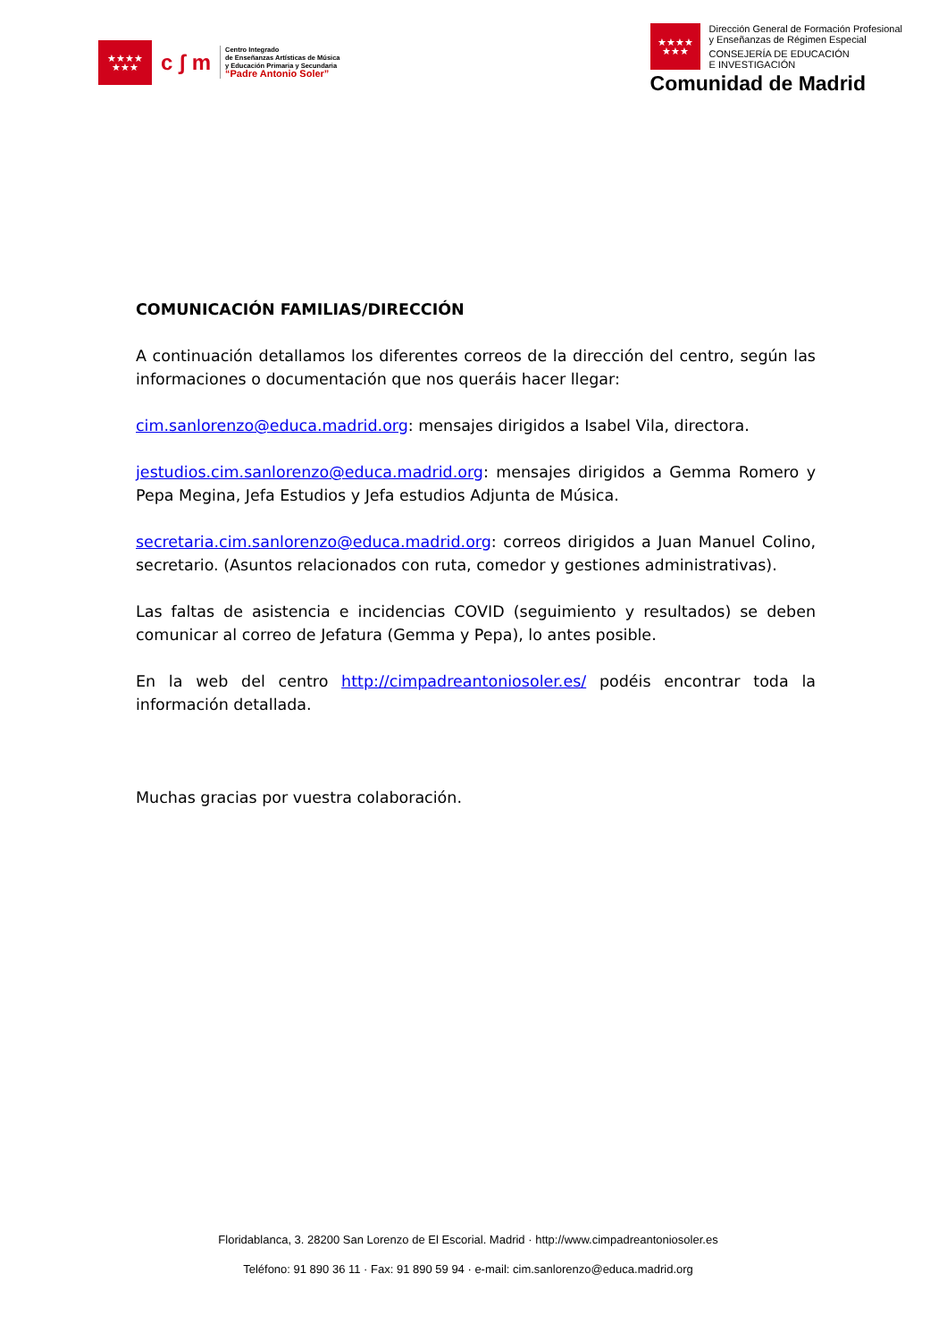★★★★
★★★
c ʃ m
Centro Integrado
de Enseñanzas Artísticas de Música
y Educación Primaria y Secundaria
“Padre Antonio Soler”
★★★★
★★★
Dirección General de Formación Profesional
y Enseñanzas de Régimen Especial
CONSEJERÍA DE EDUCACIÓN
E INVESTIGACIÓN
Comunidad de Madrid
COMUNICACIÓN FAMILIAS/DIRECCIÓN
A continuación detallamos los diferentes correos de la dirección del centro, según las informaciones o documentación que nos queráis hacer llegar:
cim.sanlorenzo@educa.madrid.org: mensajes dirigidos a Isabel Vila, directora.
jestudios.cim.sanlorenzo@educa.madrid.org: mensajes dirigidos a Gemma Romero y Pepa Megina, Jefa Estudios y Jefa estudios Adjunta de Música.
secretaria.cim.sanlorenzo@educa.madrid.org: correos dirigidos a Juan Manuel Colino, secretario. (Asuntos relacionados con ruta, comedor y gestiones administrativas).
Las faltas de asistencia e incidencias COVID (seguimiento y resultados) se deben comunicar al correo de Jefatura (Gemma y Pepa), lo antes posible.
En la web del centro http://cimpadreantoniosoler.es/ podéis encontrar toda la información detallada.
Muchas gracias por vuestra colaboración.
Floridablanca, 3. 28200 San Lorenzo de El Escorial. Madrid · http://www.cimpadreantoniosoler.es
Teléfono: 91 890 36 11 · Fax: 91 890 59 94 · e-mail: cim.sanlorenzo@educa.madrid.org